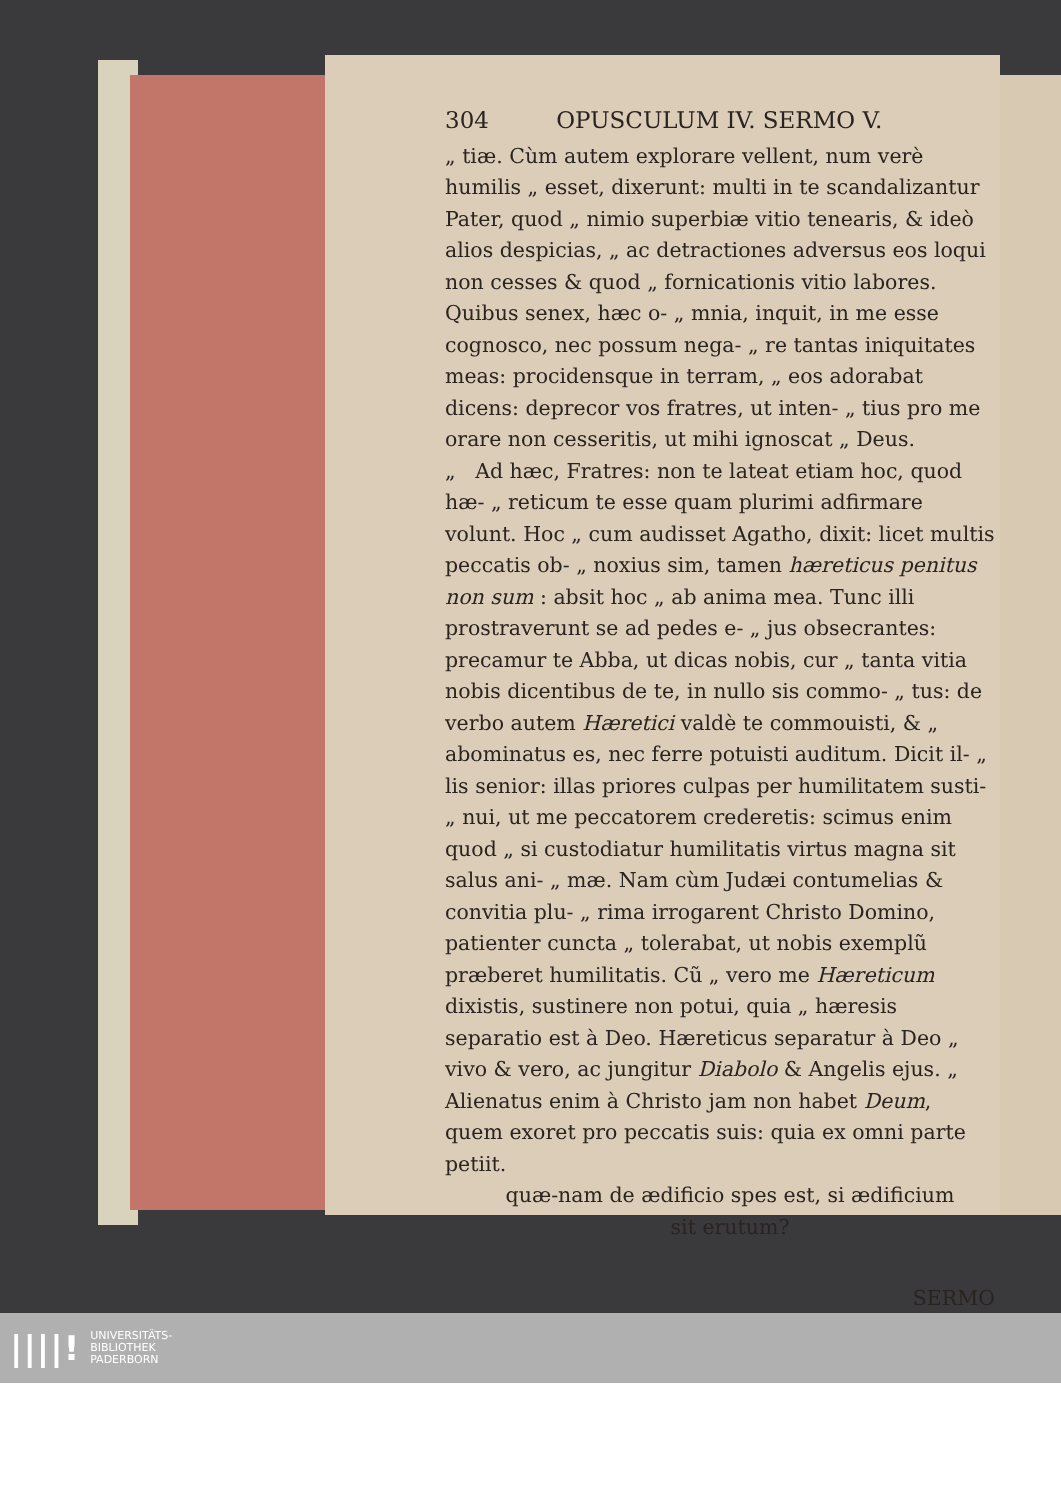304 OPUSCULUM IV. SERMO V.
„ tiæ. Cùm autem explorare vellent, num verè humilis „ esset, dixerunt: multi in te scandalizantur Pater, quod „ nimio superbiæ vitio tenearis, & ideò alios despicias, „ ac detractiones adversus eos loqui non cesses & quod „ fornicationis vitio labores. Quibus senex, hæc o- „ mnia, inquit, in me esse cognosco, nec possum nega- „ re tantas iniquitates meas: procidensque in terram, „ eos adorabat dicens: deprecor vos fratres, ut inten- „ tius pro me orare non cesseritis, ut mihi ignoscat „ Deus.
„ Ad hæc, Fratres: non te lateat etiam hoc, quod hæ- „ reticum te esse quam plurimi adfirmare volunt. Hoc „ cum audisset Agatho, dixit: licet multis peccatis ob- „ noxius sim, tamen hæreticus penitus non sum : absit hoc „ ab anima mea. Tunc illi prostraverunt se ad pedes e- „ jus obsecrantes: precamur te Abba, ut dicas nobis, cur „ tanta vitia nobis dicentibus de te, in nullo sis commo- „ tus: de verbo autem Hæretici valdè te commouisti, & „ abominatus es, nec ferre potuisti auditum. Dicit il- „ lis senior: illas priores culpas per humilitatem susti- „ nui, ut me peccatorem crederetis: scimus enim quod „ si custodiatur humilitatis virtus magna sit salus ani- „ mæ. Nam cùm Judæi contumelias & convitia plu- „ rima irrogarent Christo Domino, patienter cuncta „ tolerabat, ut nobis exemplũ præberet humilitatis. Cũ „ vero me Hæreticum dixistis, sustinere non potui, quia „ hæresis separatio est à Deo. Hæreticus separatur à Deo „ vivo & vero, ac jungitur Diabolo & Angelis ejus. „ Alienatus enim à Christo jam non habet Deum, quem exoret pro peccatis suis: quia ex omni parte petiit.
quæ-nam de ædificio spes est, si ædificium
sit erutum?
SERMO
||||! UNIVERSITÄTS-
BIBLIOTHEK
PADERBORN